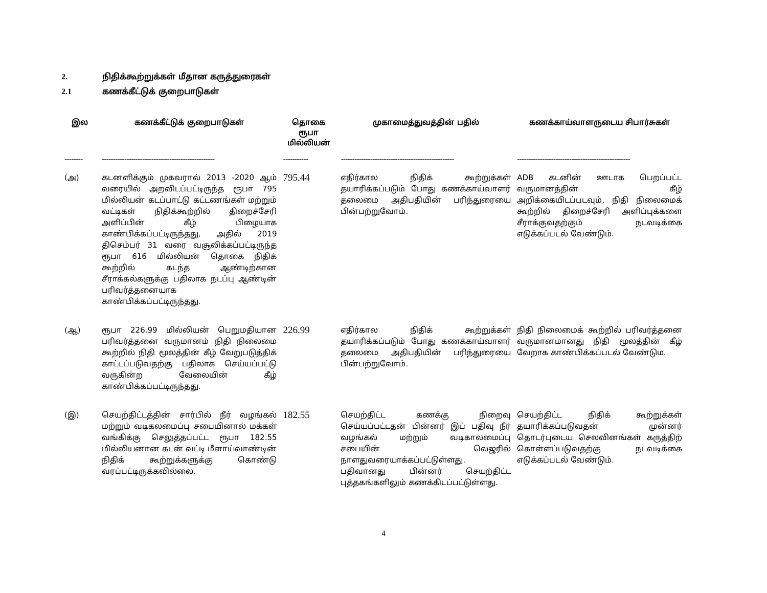2. நிதிக்கூற்றுக்கள் மீதான கருத்துரைகள்
2.1 கணக்கீட்டுக் குறைபாடுகள்
| இல | கணக்கீட்டுக் குறைபாடுகள் | தொகை ரூபா மில்லியன் | முகாமைத்துவத்தின் பதில் | கணக்காய்வாளருடைய சிபார்சுகள் |
| --- | --- | --- | --- | --- |
| -------- | -------------------------------------------------- | ----------- | -------------------------------------------------- | -------------------------------------------------- |
| (அ) | கடனளிக்கும் முகவரால் 2013 -2020 ஆம் வரையில் அறவிடப்பட்டிருந்த ரூபா 795 மில்லியன் கடப்பாட்டு கட்டணங்கள் மற்றும் வட்டிகள் நிதிக்கூற்றில் திறைச்சேரி அளிப்பின் கீழ் பிழையாக காண்பிக்கப்பட்டிருந்தது, அதில் 2019 திசெம்பர் 31 வரை வசூலிக்கப்பட்டிருந்த ரூபா 616 மில்லியன் தொகை நிதிக் கூற்றில் கடந்த ஆண்டிற்கான சீராக்கல்களுக்கு பதிலாக நடப்பு ஆண்டின் பரிவர்த்தனையாக காண்பிக்கப்பட்டிருந்தது. | 795.44 | எதிர்கால நிதிக் கூற்றுக்கள் தயாரிக்கப்படும் போது கணக்காய்வாளர் தலைமை அதிபதியின் பரிந்துரையை பின்பற்றுவோம். | ADB கடனின் ஊடாக பெறப்பட்ட வருமானத்தின் கீழ் அறிக்கையிடப்படவும், நிதி நிலைமைக் கூற்றில் திறைச்சேரி அளிப்புக்களை சீராக்குவதற்கும் நடவடிக்கை எடுக்கப்படல் வேண்டும். |
| (ஆ) | ரூபா 226.99 மில்லியன் பெறுமதியான பரிவர்த்தனை வருமானம் நிதி நிலைமை கூற்றில் நிதி மூலத்தின் கீழ் வேறுபடுத்திக் காட்டப்படுவதற்கு பதிலாக செய்யப்பட்டு வருகின்ற வேலையின் கீழ் காண்பிக்கப்பட்டிருந்தது. | 226.99 | எதிர்கால நிதிக் கூற்றுக்கள் தயாரிக்கப்படும் போது கணக்காய்வாளர் தலைமை அதிபதியின் பரிந்துரையை பின்பற்றுவோம். | நிதி நிலைமைக் கூற்றில் பரிவர்த்தனை வருமானமானது நிதி மூலத்தின் கீழ் வேறாக காண்பிக்கப்படல் வேண்டும. |
| (இ) | செயற்திட்டத்தின் சார்பில் நீர் வழங்கல் மற்றும் வடிகலமைப்பு சபையினால் மக்கள் வங்கிக்கு செலுத்தப்பட்ட ரூபா 182.55 மில்லியனான கடன் வட்டி மீளாய்வாண்டின் நிதிக் கூற்றுக்களுக்கு கொண்டு வரப்பட்டிருக்கவில்லை. | 182.55 | செயற்திட்ட கணக்கு நிறைவு செய்யப்பட்டதன் பின்னர் இப் பதிவு நீர் வழங்கல் மற்றும் வடிகாலமைப்பு சபையின் லெஜரில் நாளதுவரையாக்கப்பட்டுள்ளது. பதிவானது பின்னர் செயற்திட்ட புத்தகங்களிலும் கணக்கிடப்பட்டுள்ளது. | செயற்திட்ட நிதிக் கூற்றுக்கள் தயாரிக்கப்படுவதன் முன்னர் தொடர்புடைய செலவினங்கள் கருத்திற் கொள்ளப்படுவதற்கு நடவடிக்கை எடுக்கப்படல் வேண்டும். |
4